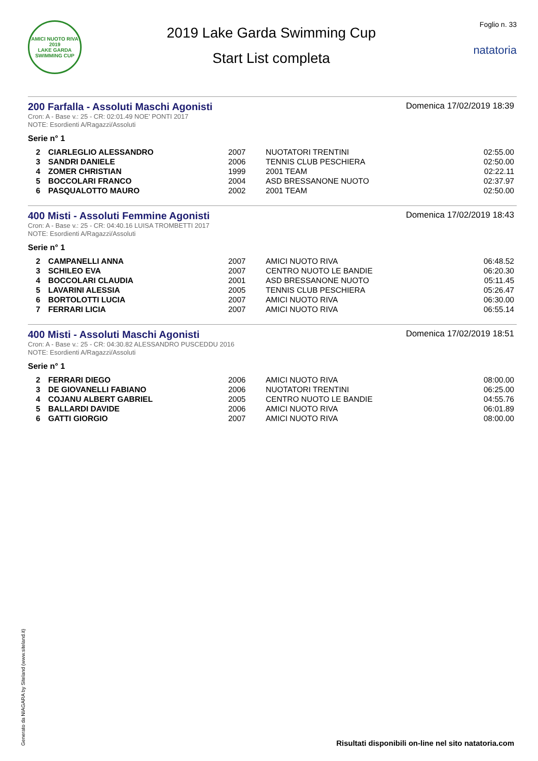AMICI NUOTO RIVA
2019
LAKE GARDA SWIMMING CUP
2019 Lake Garda Swimming Cup
Start List completa
Foglio n. 33
natatoria
200 Farfalla - Assoluti Maschi Agonisti
Domenica 17/02/2019 18:39
Cron: A - Base v.: 25 - CR: 02:01.49 NOE' PONTI 2017
NOTE: Esordienti A/Ragazzi/Assoluti
Serie n° 1
| 2 | CIARLEGLIO ALESSANDRO | 2007 | NUOTATORI TRENTINI | 02:55.00 |
| 3 | SANDRI DANIELE | 2006 | TENNIS CLUB PESCHIERA | 02:50.00 |
| 4 | ZOMER CHRISTIAN | 1999 | 2001 TEAM | 02:22.11 |
| 5 | BOCCOLARI FRANCO | 2004 | ASD BRESSANONE NUOTO | 02:37.97 |
| 6 | PASQUALOTTO MAURO | 2002 | 2001 TEAM | 02:50.00 |
400 Misti - Assoluti Femmine Agonisti
Domenica 17/02/2019 18:43
Cron: A - Base v.: 25 - CR: 04:40.16 LUISA TROMBETTI 2017
NOTE: Esordienti A/Ragazzi/Assoluti
Serie n° 1
| 2 | CAMPANELLI ANNA | 2007 | AMICI NUOTO RIVA | 06:48.52 |
| 3 | SCHILEO EVA | 2007 | CENTRO NUOTO LE BANDIE | 06:20.30 |
| 4 | BOCCOLARI CLAUDIA | 2001 | ASD BRESSANONE NUOTO | 05:11.45 |
| 5 | LAVARINI ALESSIA | 2005 | TENNIS CLUB PESCHIERA | 05:26.47 |
| 6 | BORTOLOTTI LUCIA | 2007 | AMICI NUOTO RIVA | 06:30.00 |
| 7 | FERRARI LICIA | 2007 | AMICI NUOTO RIVA | 06:55.14 |
400 Misti - Assoluti Maschi Agonisti
Domenica 17/02/2019 18:51
Cron: A - Base v.: 25 - CR: 04:30.82 ALESSANDRO PUSCEDDU 2016
NOTE: Esordienti A/Ragazzi/Assoluti
Serie n° 1
| 2 | FERRARI DIEGO | 2006 | AMICI NUOTO RIVA | 08:00.00 |
| 3 | DE GIOVANELLI FABIANO | 2006 | NUOTATORI TRENTINI | 06:25.00 |
| 4 | COJANU ALBERT GABRIEL | 2005 | CENTRO NUOTO LE BANDIE | 04:55.76 |
| 5 | BALLARDI DAVIDE | 2006 | AMICI NUOTO RIVA | 06:01.89 |
| 6 | GATTI GIORGIO | 2007 | AMICI NUOTO RIVA | 08:00.00 |
Generato da NIAGARA by Siteland (www.siteland.it)
Risultati disponibili on-line nel sito natatoria.com